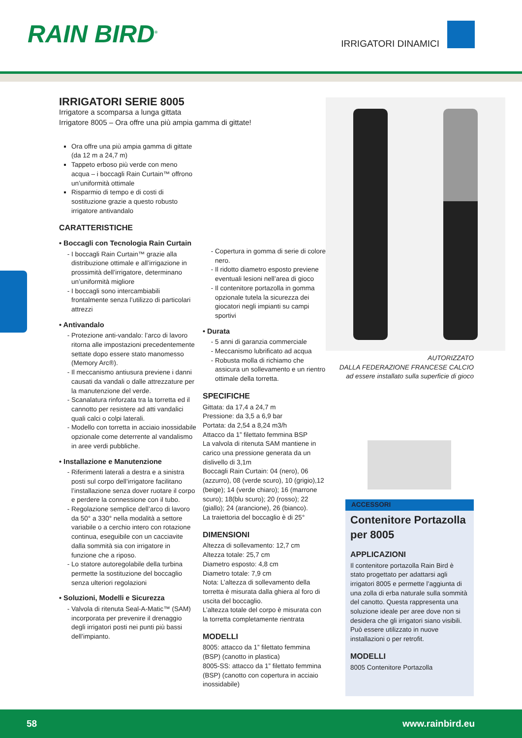RAIN BIRD<sup>®</sup> IRRIGATORI DINAMICI
IRRIGATORI SERIE 8005
Irrigatore a scomparsa a lunga gittata
Irrigatore 8005 – Ora offre una più ampia gamma di gittate!
Ora offre una più ampia gamma di gittate (da 12 m a 24,7 m)
Tappeto erboso più verde con meno acqua – i boccagli Rain Curtain™ offrono un’uniformità ottimale
Risparmio di tempo e di costi di sostituzione grazie a questo robusto irrigatore antivandalo
CARATTERISTICHE
• Boccagli con Tecnologia Rain Curtain
I boccagli Rain Curtain™ grazie alla distribuzione ottimale e all’irrigazione in prossimità dell’irrigatore, determinano un’uniformità migliore
I boccagli sono intercambiabili frontalmente senza l’utilizzo di particolari attrezzi
• Antivandalo
Protezione anti-vandalo: l’arco di lavoro ritorna alle impostazioni precedentemente settate dopo essere stato manomesso (Memory Arc®).
Il meccanismo antiusura previene i danni causati da vandali o dalle attrezzature per la manutenzione del verde.
Scanalatura rinforzata tra la torretta ed il cannotto per resistere ad atti vandalici quali calci o colpi laterali.
Modello con torretta in acciaio inossidabile opzionale come deterrente al vandalismo in aree verdi pubbliche.
• Installazione e Manutenzione
Riferimenti laterali a destra e a sinistra posti sul corpo dell’irrigatore facilitano l’installazione senza dover ruotare il corpo e perdere la connessione con il tubo.
Regolazione semplice dell’arco di lavoro da 50° a 330° nella modalità a settore variabile o a cerchio intero con rotazione continua, eseguibile con un cacciavite dalla sommità sia con irrigatore in funzione che a riposo.
Lo statore autoregolabile della turbina permette la sostituzione del boccaglio senza ulteriori regolazioni
• Soluzioni, Modelli e Sicurezza
Valvola di ritenuta Seal-A-Matic™ (SAM) incorporata per prevenire il drenaggio degli irrigatori posti nei punti più bassi dell’impianto.
Copertura in gomma di serie di colore nero.
Il ridotto diametro esposto previene eventuali lesioni nell’area di gioco
Il contenitore portazolla in gomma opzionale tutela la sicurezza dei giocatori negli impianti su campi sportivi
• Durata
5 anni di garanzia commerciale
Meccanismo lubrificato ad acqua
Robusta molla di richiamo che assicura un sollevamento e un rientro ottimale della torretta.
SPECIFICHE
Gittata: da 17,4 a 24,7 m
Pressione: da 3,5 a 6,9 bar
Portata: da 2,54 a 8,24 m3/h
Attacco da 1” filettato femmina BSP
La valvola di ritenuta SAM mantiene in carico una pressione generata da un dislivello di 3,1m
Boccagli Rain Curtain: 04 (nero), 06 (azzurro), 08 (verde scuro), 10 (grigio),12 (beige); 14 (verde chiaro); 16 (marrone scuro); 18(blu scuro); 20 (rosso); 22 (giallo); 24 (arancione), 26 (bianco).
La traiettoria del boccaglio è di 25°
DIMENSIONI
Altezza di sollevamento: 12,7 cm
Altezza totale: 25,7 cm
Diametro esposto: 4,8 cm
Diametro totale: 7,9 cm
Nota: L’altezza di sollevamento della torretta è misurata dalla ghiera al foro di uscita del boccaglio.
L’altezza totale del corpo è misurata con la torretta completamente rientrata
MODELLI
8005: attacco da 1” filettato femmina (BSP) (canotto in plastica)
8005-SS: attacco da 1” filettato femmina (BSP) (canotto con copertura in acciaio inossidabile)
AUTORIZZATO
DALLA FEDERAZIONE FRANCESE CALCIO
ad essere installato sulla superficie di gioco
ACCESSORI
Contenitore Portazolla per 8005
APPLICAZIONI
Il contenitore portazolla Rain Bird è stato progettato per adattarsi agli irrigatori 8005 e permette l’aggiunta di una zolla di erba naturale sulla sommità del canotto. Questa rappresenta una soluzione ideale per aree dove non si desidera che gli irrigatori siano visibili. Può essere utilizzato in nuove installazioni o per retrofit.
MODELLI
8005 Contenitore Portazolla
58 www.rainbird.eu